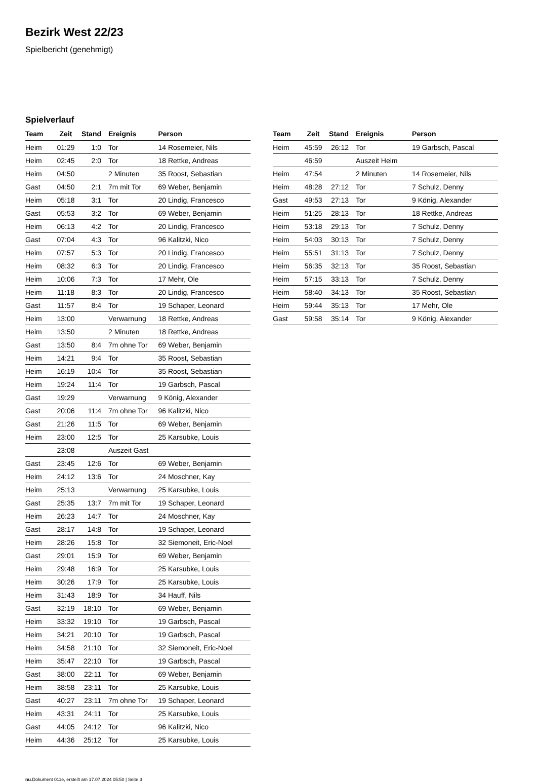Bezirk West 22/23
Spielbericht (genehmigt)
Spielverlauf
| Team | Zeit | Stand | Ereignis | Person |
| --- | --- | --- | --- | --- |
| Heim | 01:29 | 1:0 | Tor | 14 Rosemeier, Nils |
| Heim | 02:45 | 2:0 | Tor | 18 Rettke, Andreas |
| Heim | 04:50 | | 2 Minuten | 35 Roost, Sebastian |
| Gast | 04:50 | 2:1 | 7m mit Tor | 69 Weber, Benjamin |
| Heim | 05:18 | 3:1 | Tor | 20 Lindig, Francesco |
| Gast | 05:53 | 3:2 | Tor | 69 Weber, Benjamin |
| Heim | 06:13 | 4:2 | Tor | 20 Lindig, Francesco |
| Gast | 07:04 | 4:3 | Tor | 96 Kalitzki, Nico |
| Heim | 07:57 | 5:3 | Tor | 20 Lindig, Francesco |
| Heim | 08:32 | 6:3 | Tor | 20 Lindig, Francesco |
| Heim | 10:06 | 7:3 | Tor | 17 Mehr, Ole |
| Heim | 11:18 | 8:3 | Tor | 20 Lindig, Francesco |
| Gast | 11:57 | 8:4 | Tor | 19 Schaper, Leonard |
| Heim | 13:00 | | Verwarnung | 18 Rettke, Andreas |
| Heim | 13:50 | | 2 Minuten | 18 Rettke, Andreas |
| Gast | 13:50 | 8:4 | 7m ohne Tor | 69 Weber, Benjamin |
| Heim | 14:21 | 9:4 | Tor | 35 Roost, Sebastian |
| Heim | 16:19 | 10:4 | Tor | 35 Roost, Sebastian |
| Heim | 19:24 | 11:4 | Tor | 19 Garbsch, Pascal |
| Gast | 19:29 | | Verwarnung | 9 König, Alexander |
| Gast | 20:06 | 11:4 | 7m ohne Tor | 96 Kalitzki, Nico |
| Gast | 21:26 | 11:5 | Tor | 69 Weber, Benjamin |
| Heim | 23:00 | 12:5 | Tor | 25 Karsubke, Louis |
| | 23:08 | | Auszeit Gast | |
| Gast | 23:45 | 12:6 | Tor | 69 Weber, Benjamin |
| Heim | 24:12 | 13:6 | Tor | 24 Moschner, Kay |
| Heim | 25:13 | | Verwarnung | 25 Karsubke, Louis |
| Gast | 25:35 | 13:7 | 7m mit Tor | 19 Schaper, Leonard |
| Heim | 26:23 | 14:7 | Tor | 24 Moschner, Kay |
| Gast | 28:17 | 14:8 | Tor | 19 Schaper, Leonard |
| Heim | 28:26 | 15:8 | Tor | 32 Siemoneit, Eric-Noel |
| Gast | 29:01 | 15:9 | Tor | 69 Weber, Benjamin |
| Heim | 29:48 | 16:9 | Tor | 25 Karsubke, Louis |
| Heim | 30:26 | 17:9 | Tor | 25 Karsubke, Louis |
| Heim | 31:43 | 18:9 | Tor | 34 Hauff, Nils |
| Gast | 32:19 | 18:10 | Tor | 69 Weber, Benjamin |
| Heim | 33:32 | 19:10 | Tor | 19 Garbsch, Pascal |
| Heim | 34:21 | 20:10 | Tor | 19 Garbsch, Pascal |
| Heim | 34:58 | 21:10 | Tor | 32 Siemoneit, Eric-Noel |
| Heim | 35:47 | 22:10 | Tor | 19 Garbsch, Pascal |
| Gast | 38:00 | 22:11 | Tor | 69 Weber, Benjamin |
| Heim | 38:58 | 23:11 | Tor | 25 Karsubke, Louis |
| Gast | 40:27 | 23:11 | 7m ohne Tor | 19 Schaper, Leonard |
| Heim | 43:31 | 24:11 | Tor | 25 Karsubke, Louis |
| Gast | 44:05 | 24:12 | Tor | 96 Kalitzki, Nico |
| Heim | 44:36 | 25:12 | Tor | 25 Karsubke, Louis |
| Team | Zeit | Stand | Ereignis | Person |
| --- | --- | --- | --- | --- |
| Heim | 45:59 | 26:12 | Tor | 19 Garbsch, Pascal |
| | 46:59 | | Auszeit Heim | |
| Heim | 47:54 | | 2 Minuten | 14 Rosemeier, Nils |
| Heim | 48:28 | 27:12 | Tor | 7 Schulz, Denny |
| Gast | 49:53 | 27:13 | Tor | 9 König, Alexander |
| Heim | 51:25 | 28:13 | Tor | 18 Rettke, Andreas |
| Heim | 53:18 | 29:13 | Tor | 7 Schulz, Denny |
| Heim | 54:03 | 30:13 | Tor | 7 Schulz, Denny |
| Heim | 55:51 | 31:13 | Tor | 7 Schulz, Denny |
| Heim | 56:35 | 32:13 | Tor | 35 Roost, Sebastian |
| Heim | 57:15 | 33:13 | Tor | 7 Schulz, Denny |
| Heim | 58:40 | 34:13 | Tor | 35 Roost, Sebastian |
| Heim | 59:44 | 35:13 | Tor | 17 Mehr, Ole |
| Gast | 59:58 | 35:14 | Tor | 9 König, Alexander |
nu.Dokument 011e, erstellt am 17.07.2024 05:50 | Seite 3